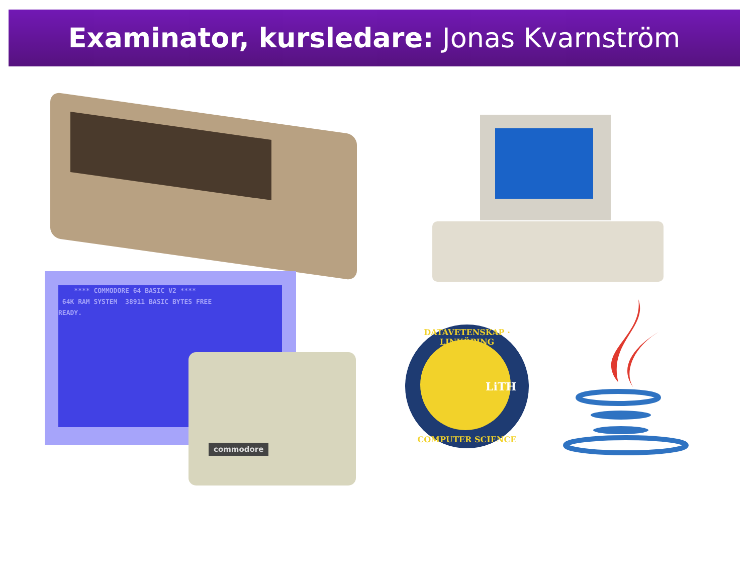Examinator, kursledare: Jonas Kvarnström
**** COMMODORE 64 BASIC V2 ****
64K RAM SYSTEM 38911 BASIC BYTES FREE
READY.
commodore
DATAVETENSKAP · LINKÖPING
LiTH
COMPUTER SCIENCE